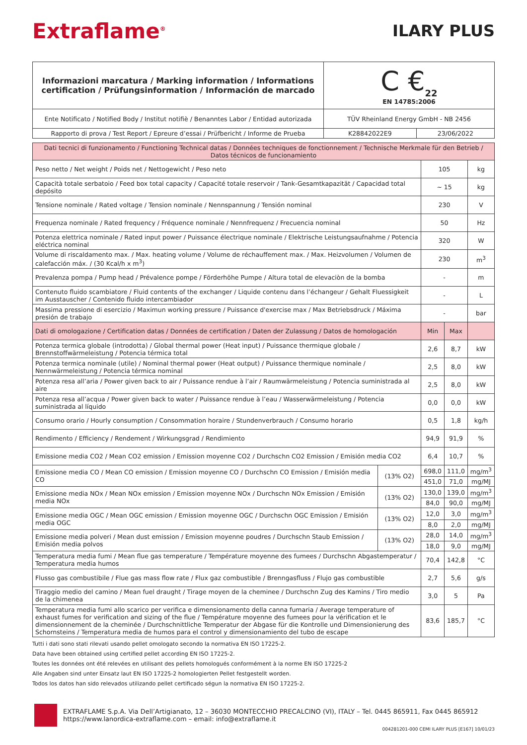Extraflame<sup>®</sup>
ILARY PLUS
| Informazioni marcatura / Marking information / Informations certification / Prüfungsinformation / Información de marcado | C €<sub>22</sub> EN 14785:2006 | |
| Ente Notificato / Notified Body / Institut notifiè / Benanntes Labor / Entidad autorizada | TÜV Rheinland Energy GmbH - NB 2456 | |
| Rapporto di prova / Test Report / Epreure d’essai / Prüfbericht / Informe de Prueba | K28842022E9 | 23/06/2022 |
| Dati tecnici di funzionamento / Functioning Technical datas / Données techniques de fonctionnement / Technische Merkmale für den Betrieb / Datos técnicos de funcionamiento | | | | |
| Peso netto / Net weight / Poids net / Nettogewicht / Peso neto | | 105 | | kg |
| Capacità totale serbatoio / Feed box total capacity / Capacité totale reservoir / Tank-Gesamtkapazität / Capacidad total depósito | | ~ 15 | | kg |
| Tensione nominale / Rated voltage / Tension nominale / Nennspannung / Tensión nominal | | 230 | | V |
| Frequenza nominale / Rated frequency / Fréquence nominale / Nennfrequenz / Frecuencia nominal | | 50 | | Hz |
| Potenza elettrica nominale / Rated input power / Puissance électrique nominale / Elektrische Leistungsaufnahme / Potencia eléctrica nominal | | 320 | | W |
| Volume di riscaldamento max. / Max. heating volume / Volume de réchauffement max. / Max. Heizvolumen / Volumen de calefacción máx. / (30 Kcal/h x m<sup>3</sup>) | | 230 | | m<sup>3</sup> |
| Prevalenza pompa / Pump head / Prévalence pompe / Förderhöhe Pumpe / Altura total de elevaciòn de la bomba | | - | | m |
| Contenuto fluido scambiatore / Fluid contents of the exchanger / Liquide contenu dans l’échangeur / Gehalt Fluessigkeit im Ausstauscher / Contenido fluido intercambiador | | - | | L |
| Massima pressione di esercizio / Maximun working pressure / Puissance d'exercise max / Max Betriebsdruck / Máxima presión de trabajo | | - | | bar |
| Dati di omologazione / Certification datas / Données de certification / Daten der Zulassung / Datos de homologación | | Min | Max | |
| Potenza termica globale (introdotta) / Global thermal power (Heat input) / Puissance thermique globale / Brennstoffwärmeleistung / Potencia térmica total | | 2,6 | 8,7 | kW |
| Potenza termica nominale (utile) / Nominal thermal power (Heat output) / Puissance thermique nominale / Nennwärmeleistung / Potencia térmica nominal | | 2,5 | 8,0 | kW |
| Potenza resa all’aria / Power given back to air / Puissance rendue à l’air / Raumwärmeleistung / Potencia suministrada al aire | | 2,5 | 8,0 | kW |
| Potenza resa all’acqua / Power given back to water / Puissance rendue à l’eau / Wasserwärmeleistung / Potencia suministrada al líquido | | 0,0 | 0,0 | kW |
| Consumo orario / Hourly consumption / Consommation horaire / Stundenverbrauch / Consumo horario | | 0,5 | 1,8 | kg/h |
| Rendimento / Efficiency / Rendement / Wirkungsgrad / Rendimiento | | 94,9 | 91,9 | % |
| Emissione media CO2 / Mean CO2 emission / Emission moyenne CO2 / Durchschn CO2 Emission / Emisión media CO2 | | 6,4 | 10,7 | % |
| Emissione media CO / Mean CO emission / Emission moyenne CO / Durchschn CO Emission / Emisión media CO | (13% O2) | 698,0 | 111,0 | mg/m<sup>3</sup> |
| | | 451,0 | 71,0 | mg/MJ |
| Emissione media NOx / Mean NOx emission / Emission moyenne NOx / Durchschn NOx Emission / Emisión media NOx | (13% O2) | 130,0 | 139,0 | mg/m<sup>3</sup> |
| | | 84,0 | 90,0 | mg/MJ |
| Emissione media OGC / Mean OGC emission / Emission moyenne OGC / Durchschn OGC Emission / Emisión media OGC | (13% O2) | 12,0 | 3,0 | mg/m<sup>3</sup> |
| | | 8,0 | 2,0 | mg/MJ |
| Emissione media polveri / Mean dust emission / Emission moyenne poudres / Durchschn Staub Emission / Emisión media polvos | (13% O2) | 28,0 | 14,0 | mg/m<sup>3</sup> |
| | | 18,0 | 9,0 | mg/MJ |
| Temperatura media fumi / Mean flue gas temperature / Température moyenne des fumees / Durchschn Abgastemperatur / Temperatura media humos | | 70,4 | 142,8 | °C |
| Flusso gas combustibile / Flue gas mass flow rate / Flux gaz combustible / Brenngasfluss / Flujo gas combustible | | 2,7 | 5,6 | g/s |
| Tiraggio medio del camino / Mean fuel draught / Tirage moyen de la cheminee / Durchschn Zug des Kamins / Tiro medio de la chimenea | | 3,0 | 5 | Pa |
| Temperatura media fumi allo scarico per verifica e dimensionamento della canna fumaria / Average temperature of exhaust fumes for verification and sizing of the flue / Température moyenne des fumees pour la vérification et le dimensionnement de la cheminée / Durchschnittliche Temperatur der Abgase für die Kontrolle und Dimensionierung des Schornsteins / Temperatura media de humos para el control y dimensionamiento del tubo de escape | | 83,6 | 185,7 | °C |
Tutti i dati sono stati rilevati usando pellet omologato secondo la normativa EN ISO 17225-2.
Data have been obtained using certified pellet according EN ISO 17225-2.
Toutes les données ont été relevées en utilisant des pellets homologués conformément à la norme EN ISO 17225-2
Alle Angaben sind unter Einsatz laut EN ISO 17225-2 homologierten Pellet festgestellt worden.
Todos los datos han sido relevados utilizando pellet certificado ségun la normativa EN ISO 17225-2.
EXTRAFLAME S.p.A. Via Dell’Artigianato, 12 – 36030 MONTECCHIO PRECALCINO (VI), ITALY – Tel. 0445 865911, Fax 0445 865912
https://www.lanordica-extraflame.com – email: info@extraflame.it
004281201-000 CEMI ILARY PLUS [E167] 10/01/23